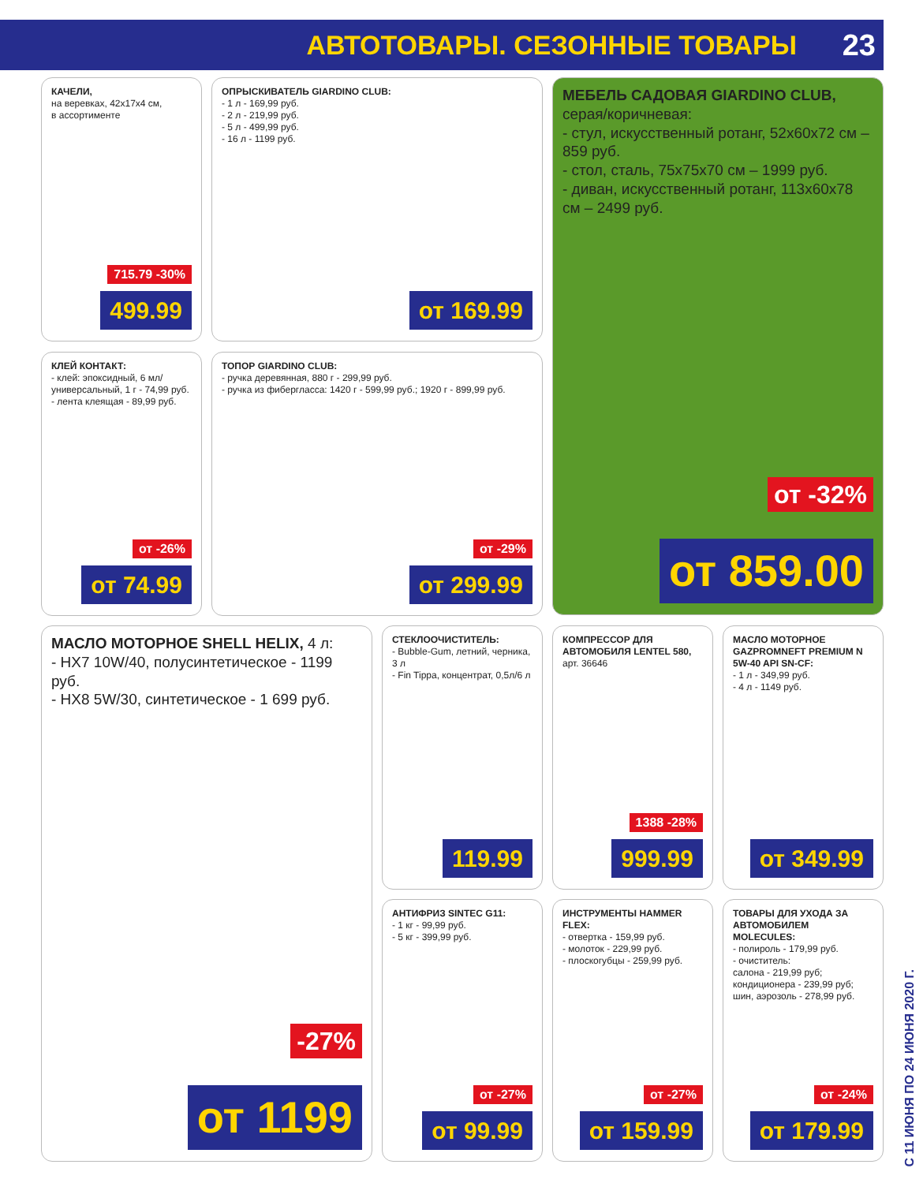АВТОТОВАРЫ. СЕЗОННЫЕ ТОВАРЫ 23
КАЧЕЛИ,
на веревках, 42х17х4 см,
в ассортименте
715.79 -30%
499.99
ОПРЫСКИВАТЕЛЬ GIARDINO CLUB:
- 1 л - 169,99 руб.
- 2 л - 219,99 руб.
- 5 л - 499,99 руб.
- 16 л - 1199 руб.
от 169.99
МЕБЕЛЬ САДОВАЯ GIARDINO CLUB,
серая/коричневая:
- стул, искусственный ротанг, 52х60х72 см – 859 руб.
- стол, сталь, 75х75х70 см – 1999 руб.
- диван, искусственный ротанг, 113х60х78 см – 2499 руб.
от -32%
от 859.00
КЛЕЙ КОНТАКТ:
- клей: эпоксидный, 6 мл/ универсальный, 1 г - 74,99 руб.
- лента клеящая - 89,99 руб.
от -26%
от 74.99
ТОПОР GIARDINO CLUB:
- ручка деревянная, 880 г - 299,99 руб.
- ручка из фибергласса: 1420 г - 599,99 руб.; 1920 г - 899,99 руб.
от -29%
от 299.99
МАСЛО МОТОРНОЕ SHELL HELIX, 4 л:
- HX7 10W/40, полусинтетическое - 1199 руб.
- HX8 5W/30, синтетическое - 1 699 руб.
-27%
от 1199
СТЕКЛООЧИСТИТЕЛЬ:
- Bubble-Gum, летний, черника, 3 л
- Fin Tippa, концентрат, 0,5л/6 л
119.99
КОМПРЕССОР ДЛЯ АВТОМОБИЛЯ LENTEL 580,
арт. 36646
1388 -28%
999.99
МАСЛО МОТОРНОЕ GAZPROMNEFT PREMIUM N 5W-40 API SN-CF:
- 1 л - 349,99 руб.
- 4 л - 1149 руб.
от 349.99
АНТИФРИЗ SINTEC G11:
- 1 кг - 99,99 руб.
- 5 кг - 399,99 руб.
от -27%
от 99.99
ИНСТРУМЕНТЫ HAMMER FLEX:
- отвертка - 159,99 руб.
- молоток - 229,99 руб.
- плоскогубцы - 259,99 руб.
от -27%
от 159.99
ТОВАРЫ ДЛЯ УХОДА ЗА АВТОМОБИЛЕМ MOLECULES:
- полироль - 179,99 руб.
- очиститель:
салона - 219,99 руб;
кондиционера - 239,99 руб;
шин, аэрозоль - 278,99 руб.
от -24%
от 179.99
С 11 ИЮНЯ ПО 24 ИЮНЯ 2020 Г.